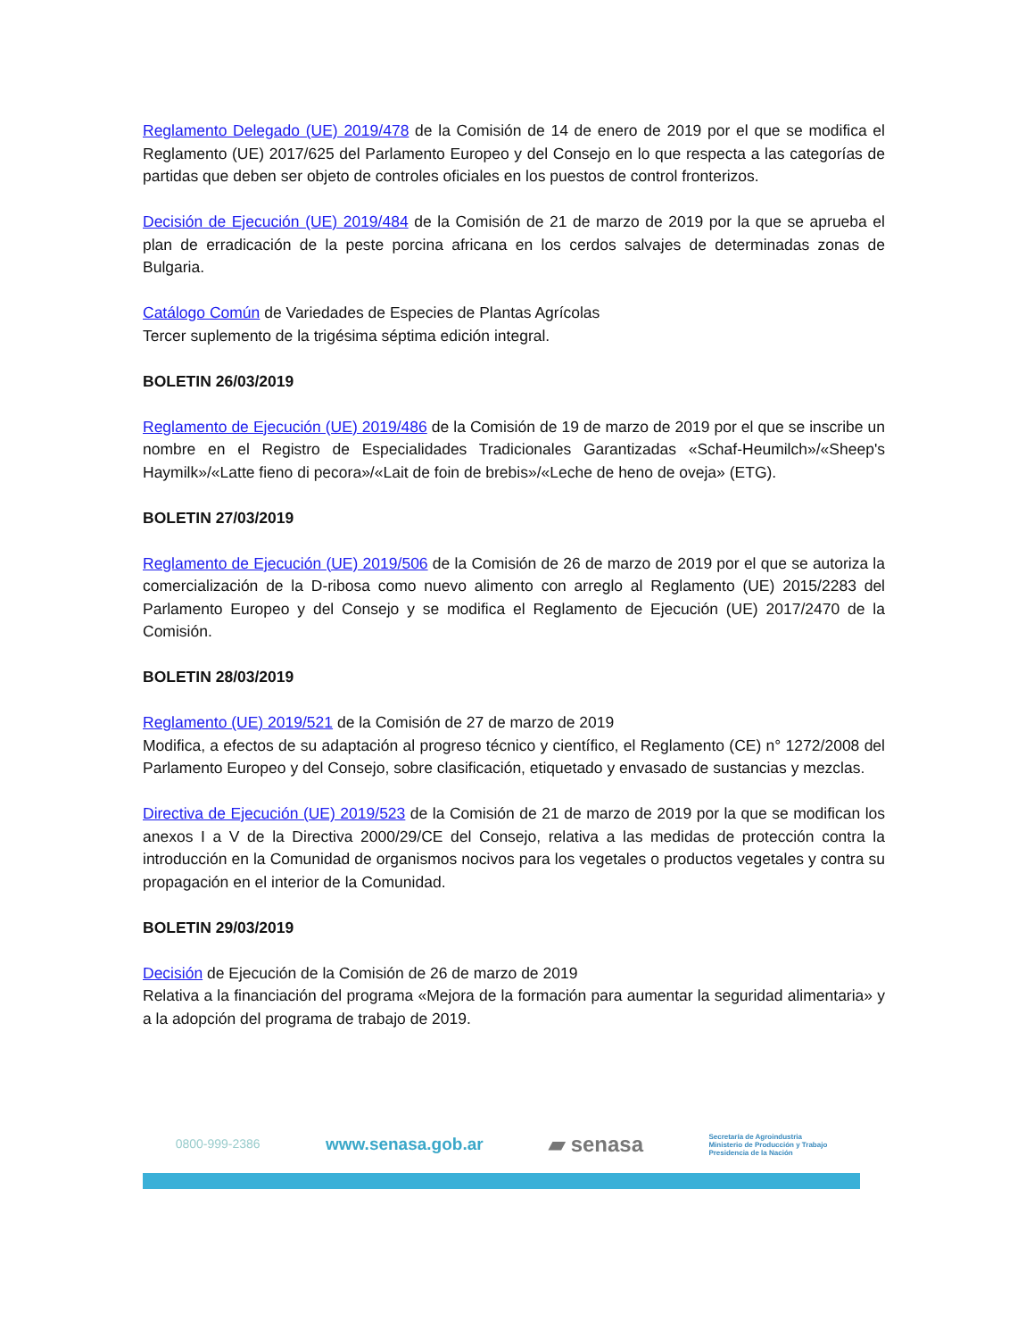Reglamento Delegado (UE) 2019/478 de la Comisión de 14 de enero de 2019 por el que se modifica el Reglamento (UE) 2017/625 del Parlamento Europeo y del Consejo en lo que respecta a las categorías de partidas que deben ser objeto de controles oficiales en los puestos de control fronterizos.
Decisión de Ejecución (UE) 2019/484 de la Comisión de 21 de marzo de 2019 por la que se aprueba el plan de erradicación de la peste porcina africana en los cerdos salvajes de determinadas zonas de Bulgaria.
Catálogo Común de Variedades de Especies de Plantas Agrícolas
Tercer suplemento de la trigésima séptima edición integral.
BOLETIN 26/03/2019
Reglamento de Ejecución (UE) 2019/486 de la Comisión de 19 de marzo de 2019 por el que se inscribe un nombre en el Registro de Especialidades Tradicionales Garantizadas «Schaf-Heumilch»/«Sheep's Haymilk»/«Latte fieno di pecora»/«Lait de foin de brebis»/«Leche de heno de oveja» (ETG).
BOLETIN 27/03/2019
Reglamento de Ejecución (UE) 2019/506 de la Comisión de 26 de marzo de 2019 por el que se autoriza la comercialización de la D-ribosa como nuevo alimento con arreglo al Reglamento (UE) 2015/2283 del Parlamento Europeo y del Consejo y se modifica el Reglamento de Ejecución (UE) 2017/2470 de la Comisión.
BOLETIN 28/03/2019
Reglamento (UE) 2019/521 de la Comisión de 27 de marzo de 2019
Modifica, a efectos de su adaptación al progreso técnico y científico, el Reglamento (CE) n° 1272/2008 del Parlamento Europeo y del Consejo, sobre clasificación, etiquetado y envasado de sustancias y mezclas.
Directiva de Ejecución (UE) 2019/523 de la Comisión de 21 de marzo de 2019 por la que se modifican los anexos I a V de la Directiva 2000/29/CE del Consejo, relativa a las medidas de protección contra la introducción en la Comunidad de organismos nocivos para los vegetales o productos vegetales y contra su propagación en el interior de la Comunidad.
BOLETIN 29/03/2019
Decisión de Ejecución de la Comisión de 26 de marzo de 2019
Relativa a la financiación del programa «Mejora de la formación para aumentar la seguridad alimentaria» y a la adopción del programa de trabajo de 2019.
0800-999-2386 www.senasa.gob.ar ▰ senasa Secretaría de Agroindustria
Ministerio de Producción y Trabajo
Presidencia de la Nación